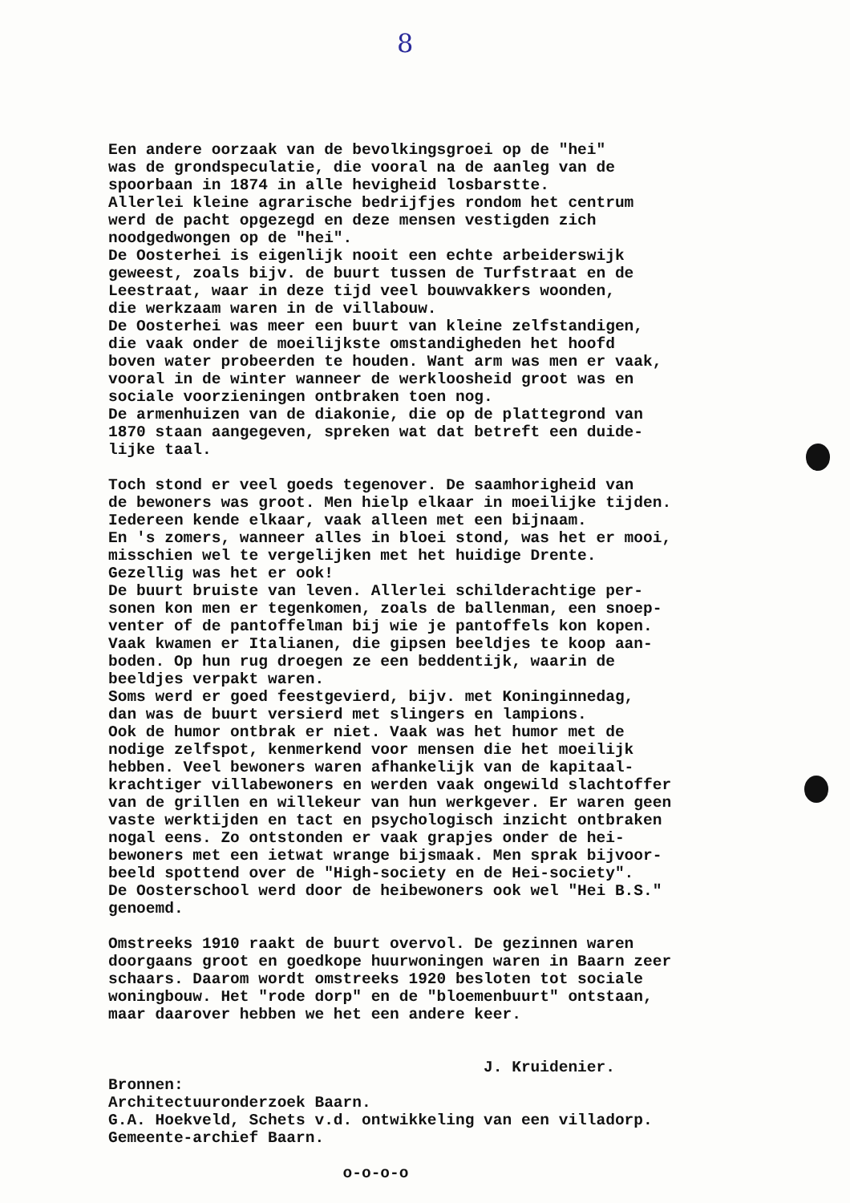8
Een andere oorzaak van de bevolkingsgroei op de "hei" was de grondspeculatie, die vooral na de aanleg van de spoorbaan in 1874 in alle hevigheid losbarstte. Allerlei kleine agrarische bedrijfjes rondom het centrum werd de pacht opgezegd en deze mensen vestigden zich noodgedwongen op de "hei". De Oosterhei is eigenlijk nooit een echte arbeiderswijk geweest, zoals bijv. de buurt tussen de Turfstraat en de Leestraat, waar in deze tijd veel bouwvakkers woonden, die werkzaam waren in de villabouw. De Oosterhei was meer een buurt van kleine zelfstandigen, die vaak onder de moeilijkste omstandigheden het hoofd boven water probeerden te houden. Want arm was men er vaak, vooral in de winter wanneer de werkloosheid groot was en sociale voorzieningen ontbraken toen nog. De armenhuizen van de diakonie, die op de plattegrond van 1870 staan aangegeven, spreken wat dat betreft een duide- lijke taal. Toch stond er veel goeds tegenover. De saamhorigheid van de bewoners was groot. Men hielp elkaar in moeilijke tijden. Iedereen kende elkaar, vaak alleen met een bijnaam. En 's zomers, wanneer alles in bloei stond, was het er mooi, misschien wel te vergelijken met het huidige Drente. Gezellig was het er ook! De buurt bruiste van leven. Allerlei schilderachtige per- sonen kon men er tegenkomen, zoals de ballenman, een snoep- venter of de pantoffelman bij wie je pantoffels kon kopen. Vaak kwamen er Italianen, die gipsen beeldjes te koop aan- boden. Op hun rug droegen ze een beddentijk, waarin de beeldjes verpakt waren. Soms werd er goed feestgevierd, bijv. met Koninginnedag, dan was de buurt versierd met slingers en lampions. Ook de humor ontbrak er niet. Vaak was het humor met de nodige zelfspot, kenmerkend voor mensen die het moeilijk hebben. Veel bewoners waren afhankelijk van de kapitaal- krachtiger villabewoners en werden vaak ongewild slachtoffer van de grillen en willekeur van hun werkgever. Er waren geen vaste werktijden en tact en psychologisch inzicht ontbraken nogal eens. Zo ontstonden er vaak grapjes onder de hei- bewoners met een ietwat wrange bijsmaak. Men sprak bijvoor- beeld spottend over de "High-society en de Hei-society". De Oosterschool werd door de heibewoners ook wel "Hei B.S." genoemd. Omstreeks 1910 raakt de buurt overvol. De gezinnen waren doorgaans groot en goedkope huurwoningen waren in Baarn zeer schaars. Daarom wordt omstreeks 1920 besloten tot sociale woningbouw. Het "rode dorp" en de "bloemenbuurt" ontstaan, maar daarover hebben we het een andere keer. J. Kruidenier. Bronnen: Architectuuronderzoek Baarn. G.A. Hoekveld, Schets v.d. ontwikkeling van een villadorp. Gemeente-archief Baarn. o-o-o-o